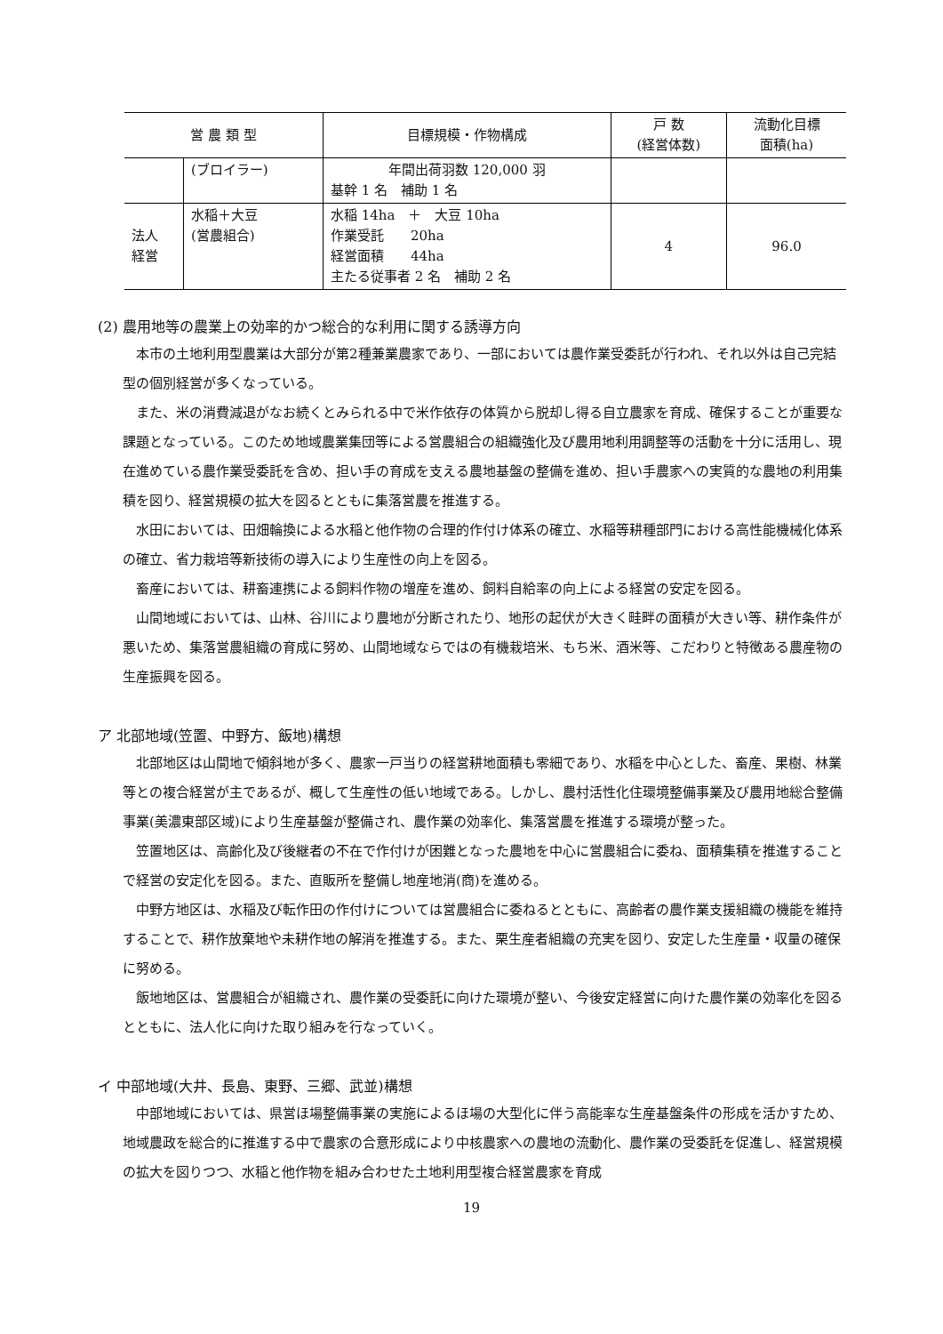| 営 農 類 型 | | 目標規模・作物構成 | 戸 数 (経営体数) | 流動化目標 面積(ha) |
| --- | --- | --- | --- | --- |
| | (ブロイラー) | 年間出荷羽数 120,000 羽 基幹 1 名 補助 1 名 | | |
| 法人 経営 | 水稲＋大豆 (営農組合) | 水稲 14ha ＋ 大豆 10ha 作業受託 20ha 経営面積 44ha 主たる従事者 2 名 補助 2 名 | 4 | 96.0 |
(2) 農用地等の農業上の効率的かつ総合的な利用に関する誘導方向
本市の土地利用型農業は大部分が第2種兼業農家であり、一部においては農作業受委託が行われ、それ以外は自己完結型の個別経営が多くなっている。
また、米の消費減退がなお続くとみられる中で米作依存の体質から脱却し得る自立農家を育成、確保することが重要な課題となっている。このため地域農業集団等による営農組合の組織強化及び農用地利用調整等の活動を十分に活用し、現在進めている農作業受委託を含め、担い手の育成を支える農地基盤の整備を進め、担い手農家への実質的な農地の利用集積を図り、経営規模の拡大を図るとともに集落営農を推進する。
水田においては、田畑輪換による水稲と他作物の合理的作付け体系の確立、水稲等耕種部門における高性能機械化体系の確立、省力栽培等新技術の導入により生産性の向上を図る。
畜産においては、耕畜連携による飼料作物の増産を進め、飼料自給率の向上による経営の安定を図る。
山間地域においては、山林、谷川により農地が分断されたり、地形の起伏が大きく畦畔の面積が大きい等、耕作条件が悪いため、集落営農組織の育成に努め、山間地域ならではの有機栽培米、もち米、酒米等、こだわりと特徴ある農産物の生産振興を図る。
ア 北部地域(笠置、中野方、飯地)構想
北部地区は山間地で傾斜地が多く、農家一戸当りの経営耕地面積も零細であり、水稲を中心とした、畜産、果樹、林業等との複合経営が主であるが、概して生産性の低い地域である。しかし、農村活性化住環境整備事業及び農用地総合整備事業(美濃東部区域)により生産基盤が整備され、農作業の効率化、集落営農を推進する環境が整った。
笠置地区は、高齢化及び後継者の不在で作付けが困難となった農地を中心に営農組合に委ね、面積集積を推進することで経営の安定化を図る。また、直販所を整備し地産地消(商)を進める。
中野方地区は、水稲及び転作田の作付けについては営農組合に委ねるとともに、高齢者の農作業支援組織の機能を維持することで、耕作放棄地や未耕作地の解消を推進する。また、栗生産者組織の充実を図り、安定した生産量・収量の確保に努める。
飯地地区は、営農組合が組織され、農作業の受委託に向けた環境が整い、今後安定経営に向けた農作業の効率化を図るとともに、法人化に向けた取り組みを行なっていく。
イ 中部地域(大井、長島、東野、三郷、武並)構想
中部地域においては、県営ほ場整備事業の実施によるほ場の大型化に伴う高能率な生産基盤条件の形成を活かすため、地域農政を総合的に推進する中で農家の合意形成により中核農家への農地の流動化、農作業の受委託を促進し、経営規模の拡大を図りつつ、水稲と他作物を組み合わせた土地利用型複合経営農家を育成
19